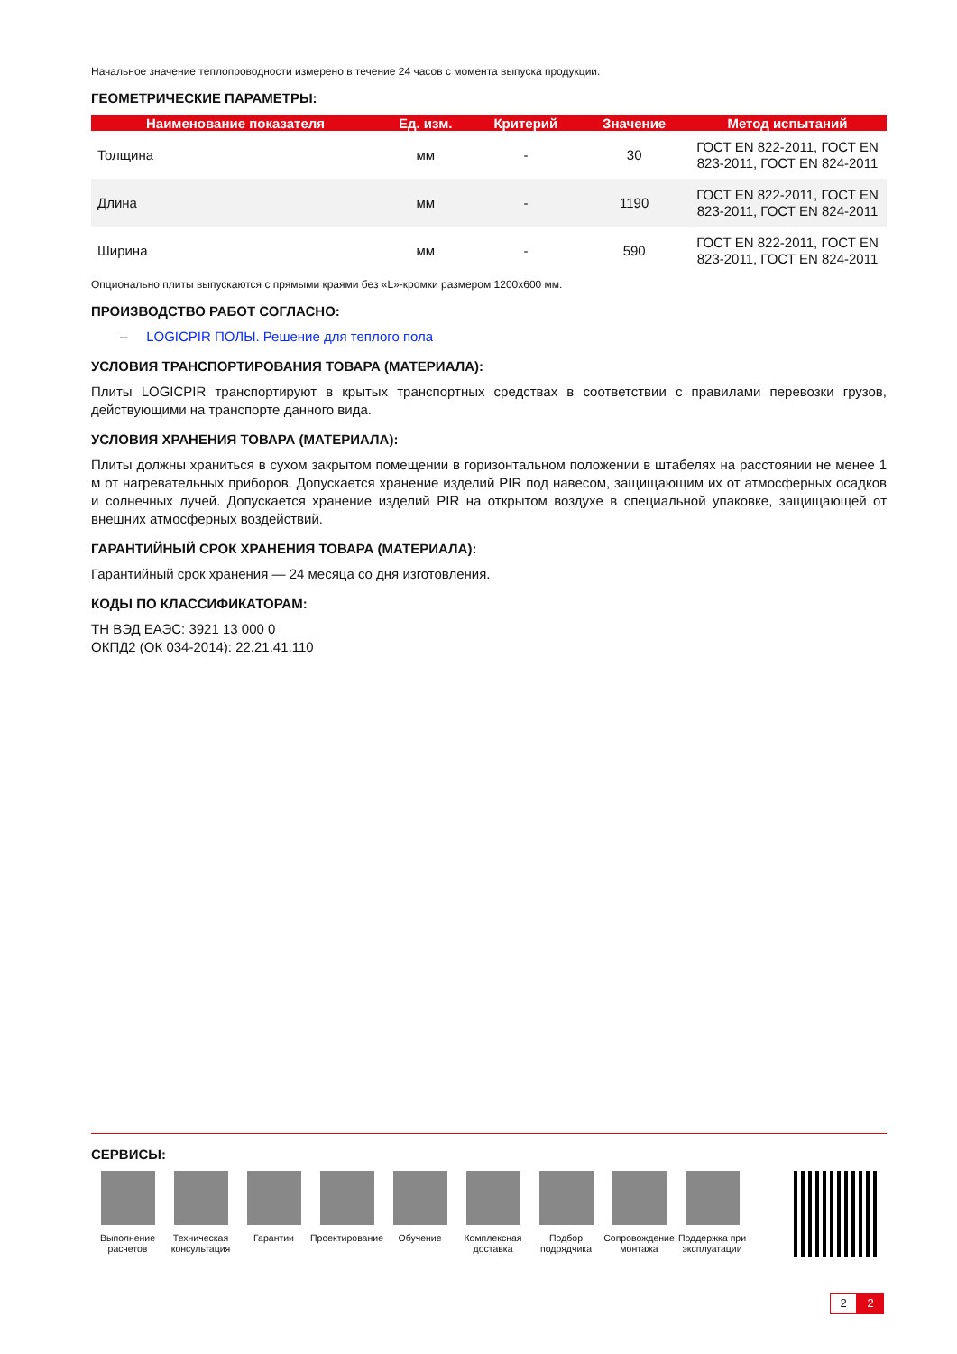Начальное значение теплопроводности измерено в течение 24 часов с момента выпуска продукции.
ГЕОМЕТРИЧЕСКИЕ ПАРАМЕТРЫ:
| Наименование показателя | Ед. изм. | Критерий | Значение | Метод испытаний |
| --- | --- | --- | --- | --- |
| Толщина | мм | - | 30 | ГОСТ EN 822-2011, ГОСТ EN 823-2011, ГОСТ EN 824-2011 |
| Длина | мм | - | 1190 | ГОСТ EN 822-2011, ГОСТ EN 823-2011, ГОСТ EN 824-2011 |
| Ширина | мм | - | 590 | ГОСТ EN 822-2011, ГОСТ EN 823-2011, ГОСТ EN 824-2011 |
Опционально плиты выпускаются с прямыми краями без «L»-кромки размером 1200х600 мм.
ПРОИЗВОДСТВО РАБОТ СОГЛАСНО:
– LOGICPIR ПОЛЫ. Решение для теплого пола
УСЛОВИЯ ТРАНСПОРТИРОВАНИЯ ТОВАРА (МАТЕРИАЛА):
Плиты LOGICPIR транспортируют в крытых транспортных средствах в соответствии с правилами перевозки грузов, действующими на транспорте данного вида.
УСЛОВИЯ ХРАНЕНИЯ ТОВАРА (МАТЕРИАЛА):
Плиты должны храниться в сухом закрытом помещении в горизонтальном положении в штабелях на расстоянии не менее 1 м от нагревательных приборов. Допускается хранение изделий PIR под навесом, защищающим их от атмосферных осадков и солнечных лучей. Допускается хранение изделий PIR на открытом воздухе в специальной упаковке, защищающей от внешних атмосферных воздействий.
ГАРАНТИЙНЫЙ СРОК ХРАНЕНИЯ ТОВАРА (МАТЕРИАЛА):
Гарантийный срок хранения — 24 месяца со дня изготовления.
КОДЫ ПО КЛАССИФИКАТОРАМ:
ТН ВЭД ЕАЭС: 3921 13 000 0
ОКПД2 (ОК 034-2014): 22.21.41.110
СЕРВИСЫ:
Выполнение расчетов
Техническая консультация
Гарантии Проектирование
Обучение Комплексная доставка
Подбор подрядчика
Сопровождение монтажа
Поддержка при эксплуатации
2 2